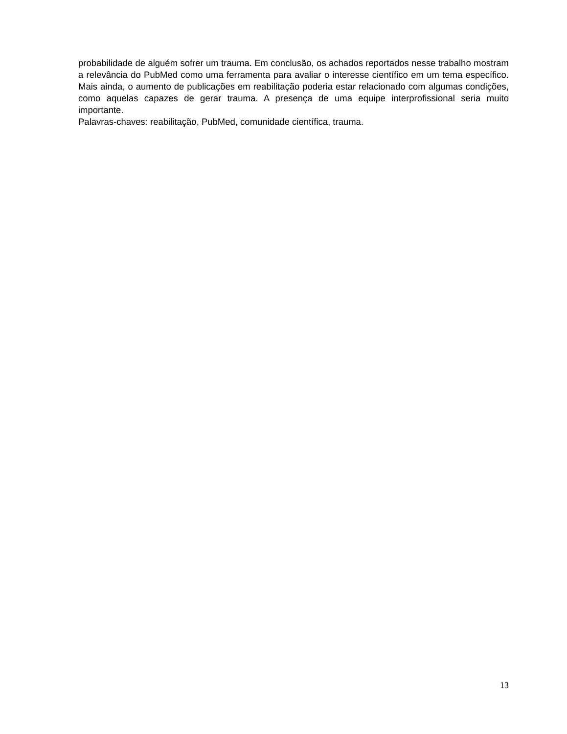probabilidade de alguém sofrer um trauma. Em conclusão, os achados reportados nesse trabalho mostram a relevância do PubMed como uma ferramenta para avaliar o interesse científico em um tema específico. Mais ainda, o aumento de publicações em reabilitação poderia estar relacionado com algumas condições, como aquelas capazes de gerar trauma. A presença de uma equipe interprofissional seria muito importante.
Palavras-chaves: reabilitação, PubMed, comunidade científica, trauma.
13